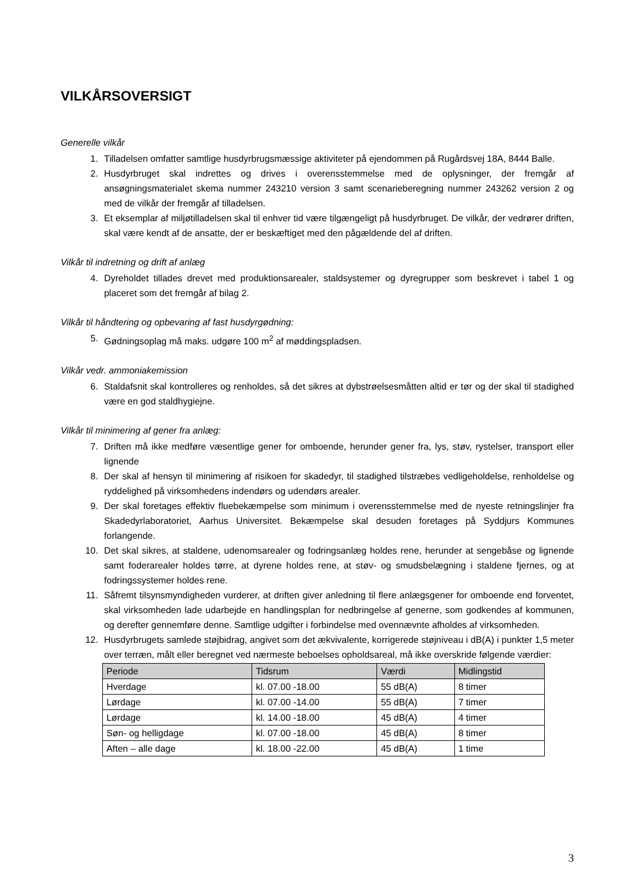VILKÅRSOVERSIGT
Generelle vilkår
1. Tilladelsen omfatter samtlige husdyrbrugsmæssige aktiviteter på ejendommen på Rugårdsvej 18A, 8444 Balle.
2. Husdyrbruget skal indrettes og drives i overensstemmelse med de oplysninger, der fremgår af ansøgningsmaterialet skema nummer 243210 version 3 samt scenarieberegning nummer 243262 version 2 og med de vilkår der fremgår af tilladelsen.
3. Et eksemplar af miljøtilladelsen skal til enhver tid være tilgængeligt på husdyrbruget. De vilkår, der vedrører driften, skal være kendt af de ansatte, der er beskæftiget med den pågældende del af driften.
Vilkår til indretning og drift af anlæg
4. Dyreholdet tillades drevet med produktionsarealer, staldsystemer og dyregrupper som beskrevet i tabel 1 og placeret som det fremgår af bilag 2.
Vilkår til håndtering og opbevaring af fast husdyrgødning:
5. Gødningsoplag må maks. udgøre 100 m<sup>2</sup> af møddingspladsen.
Vilkår vedr. ammoniakemission
6. Staldafsnit skal kontrolleres og renholdes, så det sikres at dybstrøelsesmåtten altid er tør og der skal til stadighed være en god staldhygiejne.
Vilkår til minimering af gener fra anlæg:
7. Driften må ikke medføre væsentlige gener for omboende, herunder gener fra, lys, støv, rystelser, transport eller lignende
8. Der skal af hensyn til minimering af risikoen for skadedyr, til stadighed tilstræbes vedligeholdelse, renholdelse og ryddelighed på virksomhedens indendørs og udendørs arealer.
9. Der skal foretages effektiv fluebekæmpelse som minimum i overensstemmelse med de nyeste retningslinjer fra Skadedyrlaboratoriet, Aarhus Universitet. Bekæmpelse skal desuden foretages på Syddjurs Kommunes forlangende.
10. Det skal sikres, at staldene, udenomsarealer og fodringsanlæg holdes rene, herunder at sengebåse og lignende samt foderarealer holdes tørre, at dyrene holdes rene, at støv- og smudsbelægning i staldene fjernes, og at fodringssystemer holdes rene.
11. Såfremt tilsynsmyndigheden vurderer, at driften giver anledning til flere anlægsgener for omboende end forventet, skal virksomheden lade udarbejde en handlingsplan for nedbringelse af generne, som godkendes af kommunen, og derefter gennemføre denne. Samtlige udgifter i forbindelse med ovennævnte afholdes af virksomheden.
12. Husdyrbrugets samlede støjbidrag, angivet som det ækvivalente, korrigerede støjniveau i dB(A) i punkter 1,5 meter over terræn, målt eller beregnet ved nærmeste beboelses opholdsareal, må ikke overskride følgende værdier:
| Periode | Tidsrum | Værdi | Midlingstid |
| --- | --- | --- | --- |
| Hverdage | kl. 07.00 -18.00 | 55 dB(A) | 8 timer |
| Lørdage | kl. 07.00 -14.00 | 55 dB(A) | 7 timer |
| Lørdage | kl. 14.00 -18.00 | 45 dB(A) | 4 timer |
| Søn- og helligdage | kl. 07.00 -18.00 | 45 dB(A) | 8 timer |
| Aften – alle dage | kl. 18.00 -22.00 | 45 dB(A) | 1 time |
3